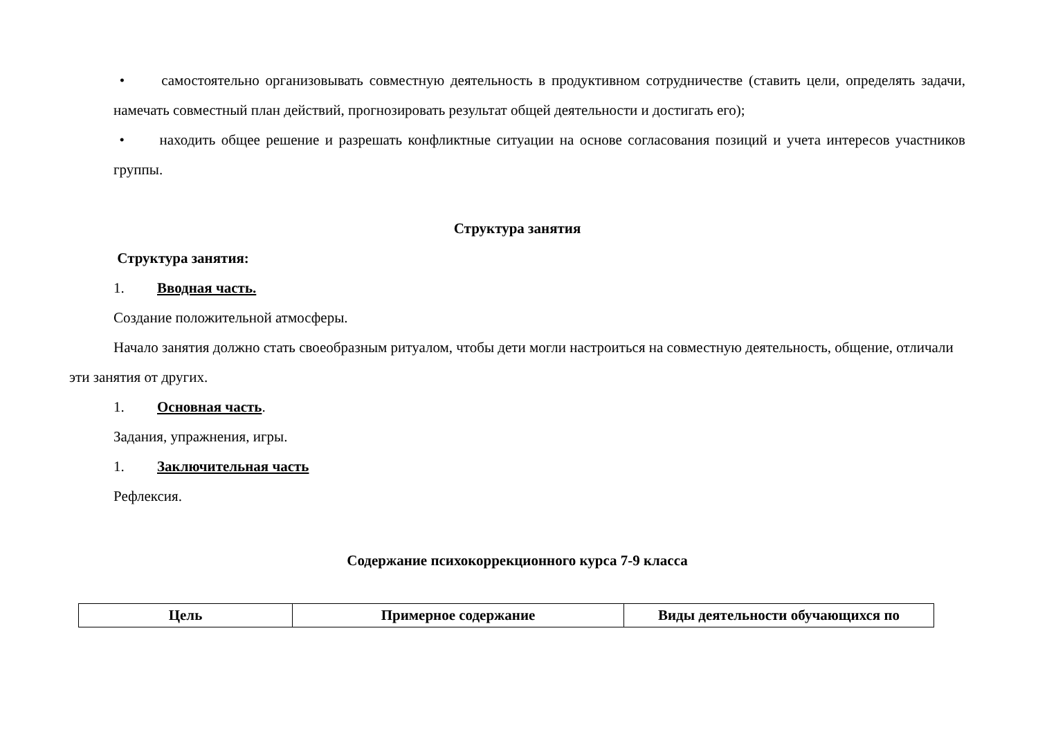• самостоятельно организовывать совместную деятельность в продуктивном сотрудничестве (ставить цели, определять задачи, намечать совместный план действий, прогнозировать результат общей деятельности и достигать его);
• находить общее решение и разрешать конфликтные ситуации на основе согласования позиций и учета интересов участников группы.
Структура занятия
Структура занятия:
1. Вводная часть.
Создание положительной атмосферы.
Начало занятия должно стать своеобразным ритуалом, чтобы дети могли настроиться на совместную деятельность, общение, отличали эти занятия от других.
1. Основная часть.
Задания, упражнения, игры.
1. Заключительная часть
Рефлексия.
Содержание психокоррекционного курса 7-9 класса
| Цель | Примерное содержание | Виды деятельности обучающихся по |
| --- | --- | --- |